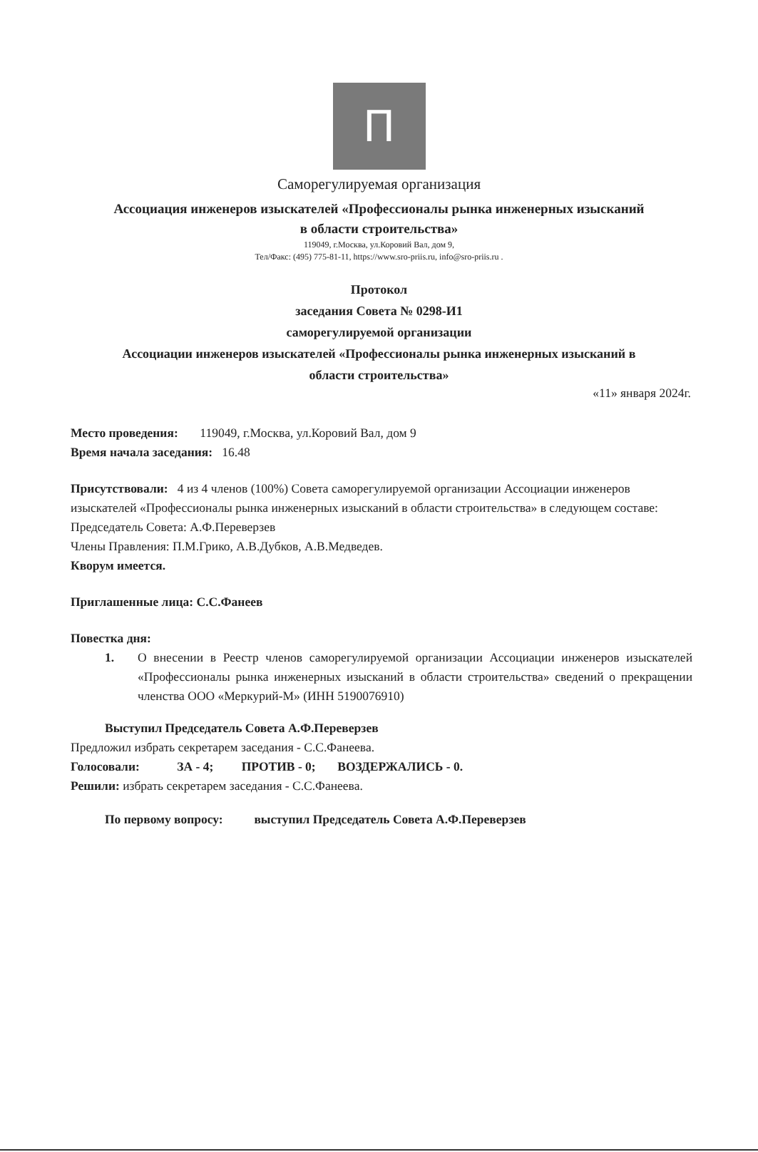П
Саморегулируемая организация
Ассоциация инженеров изыскателей «Профессионалы рынка инженерных изысканий
в области строительства»
119049, г.Москва, ул.Коровий Вал, дом 9,
Тел/Факс: (495) 775-81-11, https://www.sro-priis.ru, info@sro-priis.ru .
Протокол
заседания Совета № 0298-И1
саморегулируемой организации
Ассоциации инженеров изыскателей «Профессионалы рынка инженерных изысканий в
области строительства»
«11» января 2024г.
Место проведения: 119049, г.Москва, ул.Коровий Вал, дом 9
Время начала заседания: 16.48
Присутствовали: 4 из 4 членов (100%) Совета саморегулируемой организации Ассоциации инженеров изыскателей «Профессионалы рынка инженерных изысканий в области строительства» в следующем составе:
Председатель Совета: А.Ф.Переверзев
Члены Правления: П.М.Грико, А.В.Дубков, А.В.Медведев.
Кворум имеется.
Приглашенные лица: С.С.Фанеев
Повестка дня:
1. О внесении в Реестр членов саморегулируемой организации Ассоциации инженеров изыскателей «Профессионалы рынка инженерных изысканий в области строительства» сведений о прекращении членства ООО «Меркурий-М» (ИНН 5190076910)
Выступил Председатель Совета А.Ф.Переверзев
Предложил избрать секретарем заседания - С.С.Фанеева.
Голосовали: ЗА - 4; ПРОТИВ - 0; ВОЗДЕРЖАЛИСЬ - 0.
Решили: избрать секретарем заседания - С.С.Фанеева.
По первому вопросу: выступил Председатель Совета А.Ф.Переверзев